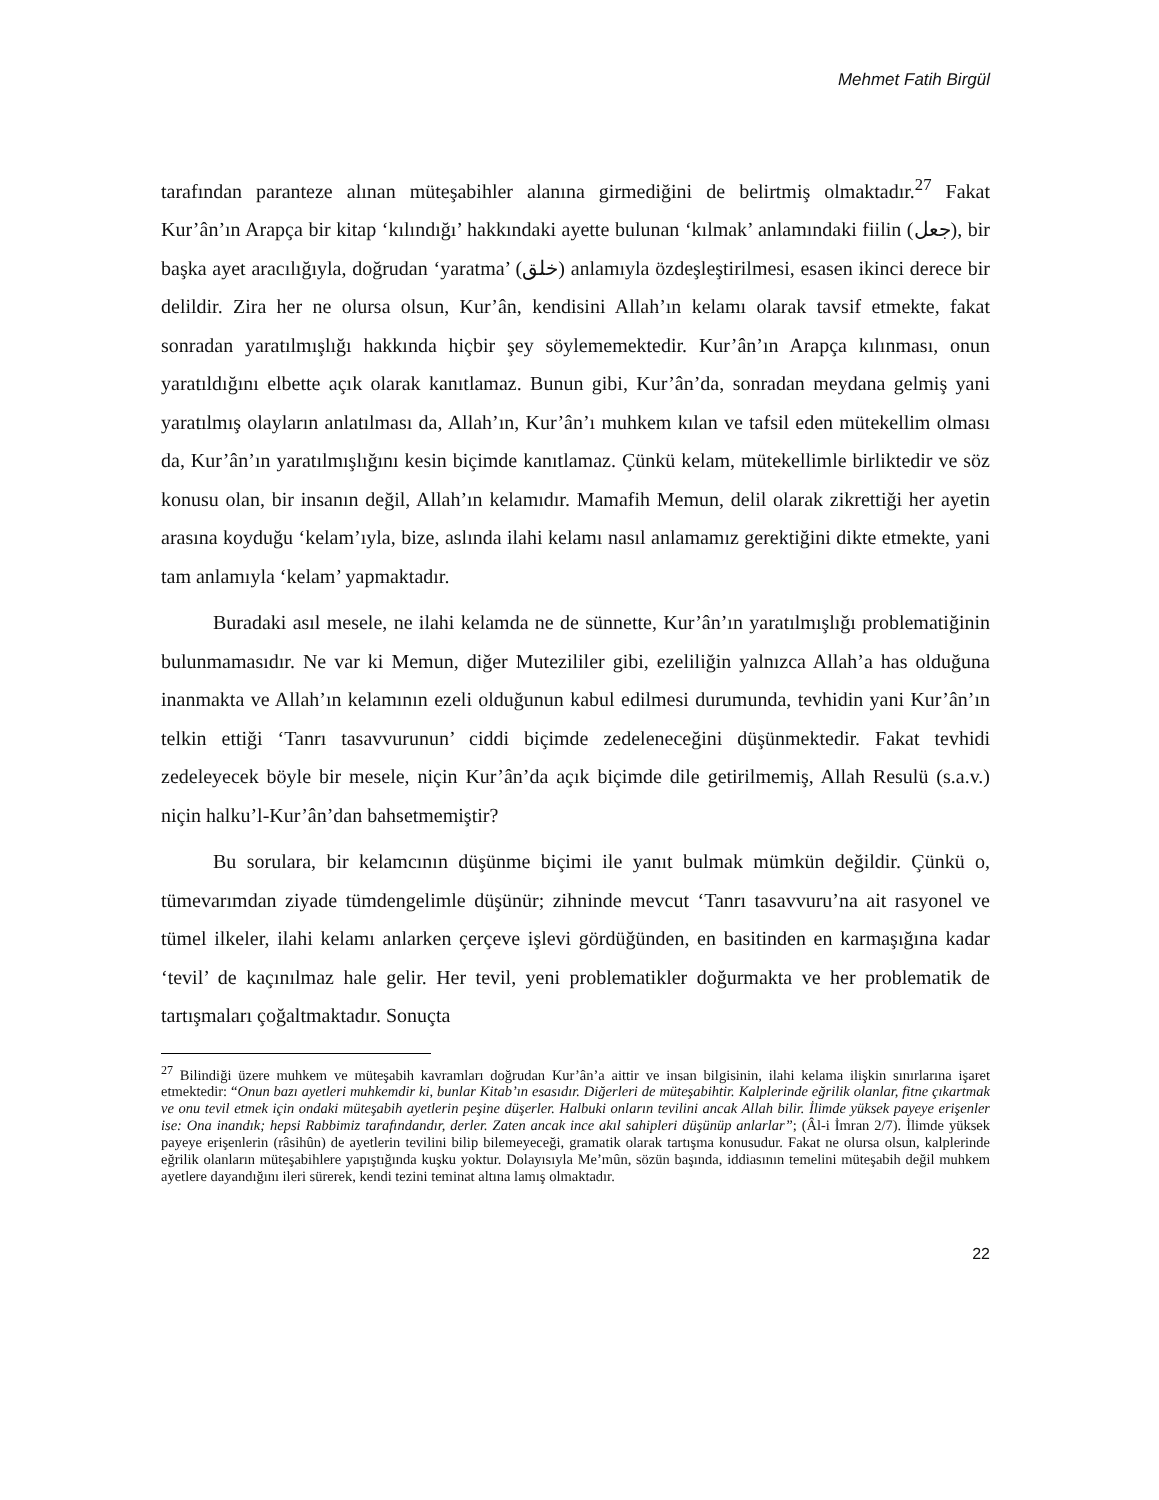Mehmet Fatih Birgül
tarafından paranteze alınan müteşabihler alanına girmediğini de belirtmiş olmaktadır.<sup>27</sup> Fakat Kur’ân’ın Arapça bir kitap ‘kılındığı’ hakkındaki ayette bulunan ‘kılmak’ anlamındaki fiilin (جعل), bir başka ayet aracılığıyla, doğrudan ‘yaratma’ (خلق) anlamıyla özdeşleştirilmesi, esasen ikinci derece bir delildir. Zira her ne olursa olsun, Kur’ân, kendisini Allah’ın kelamı olarak tavsif etmekte, fakat sonradan yaratılmışlığı hakkında hiçbir şey söylememektedir. Kur’ân’ın Arapça kılınması, onun yaratıldığını elbette açık olarak kanıtlamaz. Bunun gibi, Kur’ân’da, sonradan meydana gelmiş yani yaratılmış olayların anlatılması da, Allah’ın, Kur’ân’ı muhkem kılan ve tafsil eden mütekellim olması da, Kur’ân’ın yaratılmışlığını kesin biçimde kanıtlamaz. Çünkü kelam, mütekellimle birliktedir ve söz konusu olan, bir insanın değil, Allah’ın kelamıdır. Mamafih Memun, delil olarak zikrettiği her ayetin arasına koyduğu ‘kelam’ıyla, bize, aslında ilahi kelamı nasıl anlamamız gerektiğini dikte etmekte, yani tam anlamıyla ‘kelam’ yapmaktadır.
Buradaki asıl mesele, ne ilahi kelamda ne de sünnette, Kur’ân’ın yaratılmışlığı problematiğinin bulunmamasıdır. Ne var ki Memun, diğer Mutezililer gibi, ezeliliğin yalnızca Allah’a has olduğuna inanmakta ve Allah’ın kelamının ezeli olduğunun kabul edilmesi durumunda, tevhidin yani Kur’ân’ın telkin ettiği ‘Tanrı tasavvurunun’ ciddi biçimde zedeleneceğini düşünmektedir. Fakat tevhidi zedeleyecek böyle bir mesele, niçin Kur’ân’da açık biçimde dile getirilmemiş, Allah Resulü (s.a.v.) niçin halku’l-Kur’ân’dan bahsetmemiştir?
Bu sorulara, bir kelamcının düşünme biçimi ile yanıt bulmak mümkün değildir. Çünkü o, tümevarımdan ziyade tümdengelimle düşünür; zihninde mevcut ‘Tanrı tasavvuru’na ait rasyonel ve tümel ilkeler, ilahi kelamı anlarken çerçeve işlevi gördüğünden, en basitinden en karmaşığına kadar ‘tevil’ de kaçınılmaz hale gelir. Her tevil, yeni problematikler doğurmakta ve her problematik de tartışmaları çoğaltmaktadır. Sonuçta
<sup>27</sup> Bilindiği üzere muhkem ve müteşabih kavramları doğrudan Kur’ân’a aittir ve insan bilgisinin, ilahi kelama ilişkin sınırlarına işaret etmektedir: “Onun bazı ayetleri muhkemdir ki, bunlar Kitab’ın esasıdır. Diğerleri de müteşabihtir. Kalplerinde eğrilik olanlar, fitne çıkartmak ve onu tevil etmek için ondaki müteşabih ayetlerin peşine düşerler. Halbuki onların tevilini ancak Allah bilir. İlimde yüksek payeye erişenler ise: Ona inandık; hepsi Rabbimiz tarafındandır, derler. Zaten ancak ince akıl sahipleri düşünüp anlarlar”; (Âl-i İmran 2/7). İlimde yüksek payeye erişenlerin (râsihûn) de ayetlerin tevilini bilip bilemeyeceği, gramatik olarak tartışma konusudur. Fakat ne olursa olsun, kalplerinde eğrilik olanların müteşabihlere yapıştığında kuşku yoktur. Dolayısıyla Me’mûn, sözün başında, iddiasının temelini müteşabih değil muhkem ayetlere dayandığını ileri sürerek, kendi tezini teminat altına lamış olmaktadır.
22